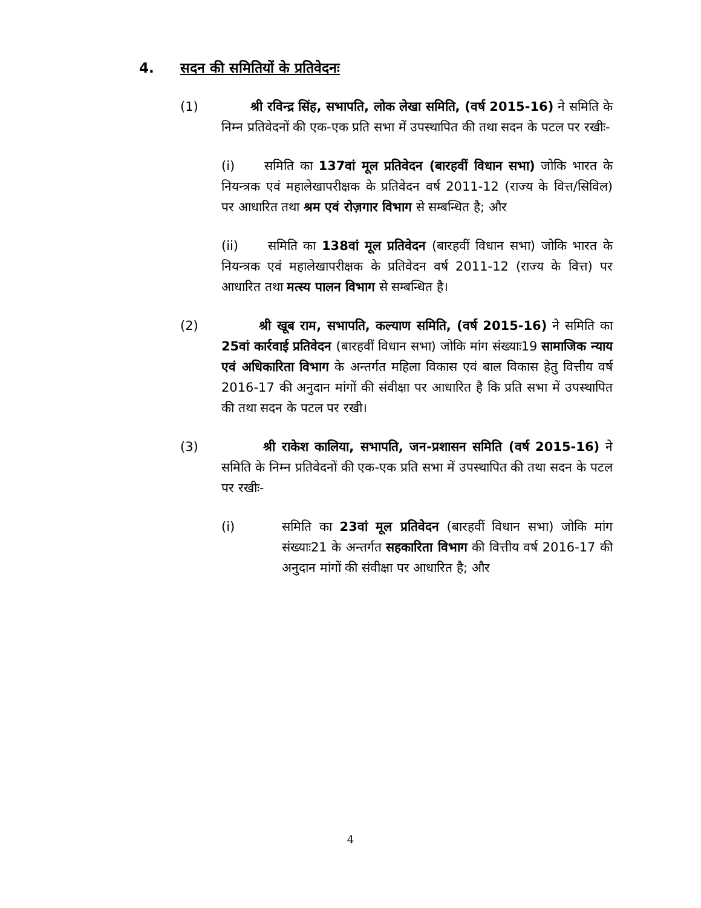4. सदन की समितियों के प्रतिवेदनः
(1) श्री रविन्द्र सिंह, सभापति, लोक लेखा समिति, (वर्ष 2015-16) ने समिति के निम्न प्रतिवेदनों की एक-एक प्रति सभा में उपस्थापित की तथा सदन के पटल पर रखीः-
(i) समिति का 137वां मूल प्रतिवेदन (बारहवीं विधान सभा) जोकि भारत के नियन्त्रक एवं महालेखापरीक्षक के प्रतिवेदन वर्ष 2011-12 (राज्य के वित्त/सिविल) पर आधारित तथा श्रम एवं रोज़गार विभाग से सम्बन्धित है; और
(ii) समिति का 138वां मूल प्रतिवेदन (बारहवीं विधान सभा) जोकि भारत के नियन्त्रक एवं महालेखापरीक्षक के प्रतिवेदन वर्ष 2011-12 (राज्य के वित्त) पर आधारित तथा मत्स्य पालन विभाग से सम्बन्धित है।
(2) श्री खूब राम, सभापति, कल्याण समिति, (वर्ष 2015-16) ने समिति का 25वां कार्रवाई प्रतिवेदन (बारहवीं विधान सभा) जोकि मांग संख्याः19 सामाजिक न्याय एवं अधिकारिता विभाग के अन्तर्गत महिला विकास एवं बाल विकास हेतु वित्तीय वर्ष 2016-17 की अनुदान मांगों की संवीक्षा पर आधारित है कि प्रति सभा में उपस्थापित की तथा सदन के पटल पर रखी।
(3) श्री राकेश कालिया, सभापति, जन-प्रशासन समिति (वर्ष 2015-16) ने समिति के निम्न प्रतिवेदनों की एक-एक प्रति सभा में उपस्थापित की तथा सदन के पटल पर रखीः-
(i) समिति का 23वां मूल प्रतिवेदन (बारहवीं विधान सभा) जोकि मांग संख्याः21 के अन्तर्गत सहकारिता विभाग की वित्तीय वर्ष 2016-17 की अनुदान मांगों की संवीक्षा पर आधारित है; और
4